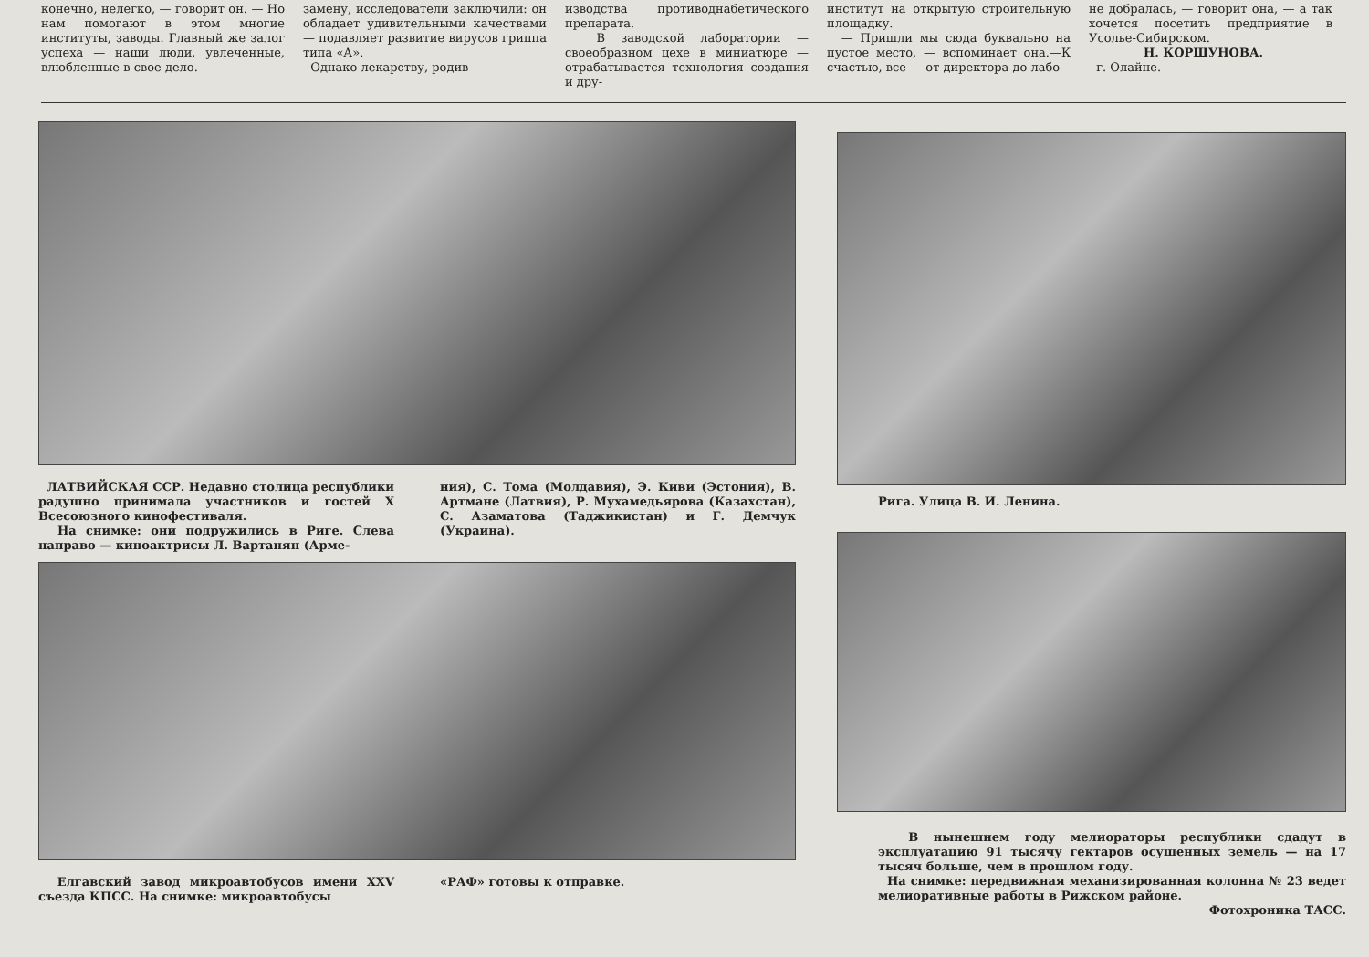конечно, нелегко, — говорит он. — Но нам помогают в этом многие институты, заводы. Главный же залог успеха — наши люди, увлеченные, влюбленные в свое дело.
замену, исследователи заключили: он обладает удивительными качествами — подавляет развитие вирусов гриппа типа «А».
Однако лекарству, родив-
изводства противоднабетического препарата.
В заводской лаборатории — своеобразном цехе в миниатюре — отрабатывается технология создания и дру-
институт на открытую строительную площадку.
— Пришли мы сюда буквально на пустое место, — вспоминает она.—К счастью, все — от директора до лабо-
не добралась, — говорит она, — а так хочется посетить предприятие в Усолье-Сибирском.
Н. КОРШУНОВА.
г. Олайне.
ЛАТВИЙСКАЯ ССР. Недавно столица республики радушно принимала участников и гостей X Всесоюзного кинофестиваля.
На снимке: они подружились в Риге. Слева направо — киноактрисы Л. Вартанян (Арме-
ния), С. Тома (Молдавия), Э. Киви (Эстония), В. Артмане (Латвия), Р. Мухамедьярова (Казахстан), С. Азаматова (Таджикистан) и Г. Демчук (Украина).
Елгавский завод микроавтобусов имени XXV съезда КПСС. На снимке: микроавтобусы
«РАФ» готовы к отправке.
Рига. Улица В. И. Ленина.
В нынешнем году мелиораторы республики сдадут в эксплуатацию 91 тысячу гектаров осушенных земель — на 17 тысяч больше, чем в прошлом году.
На снимке: передвижная механизированная колонна № 23 ведет мелиоративные работы в Рижском районе.
Фотохроника ТАСС.